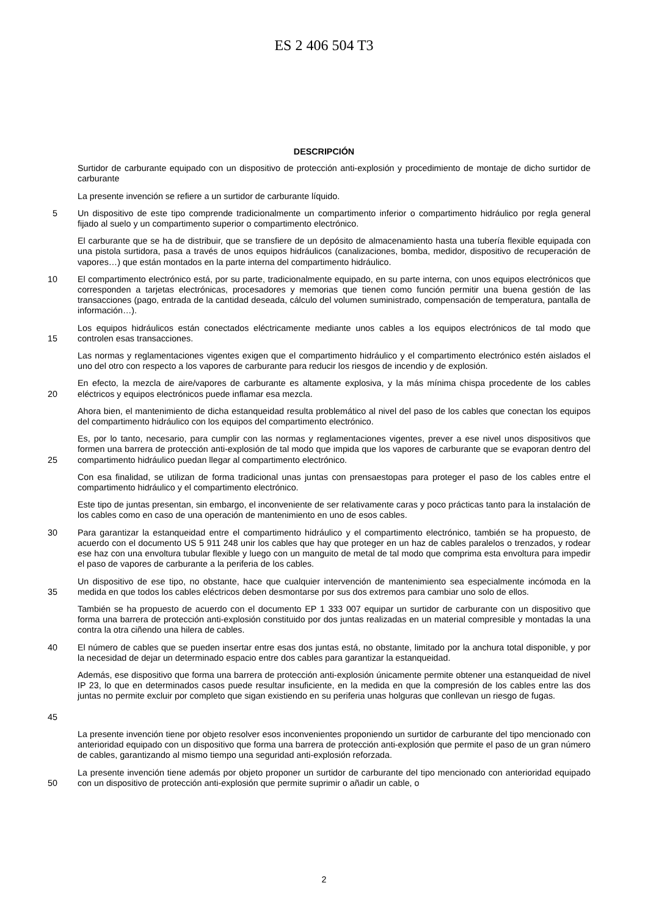ES 2 406 504 T3
DESCRIPCIÓN
Surtidor de carburante equipado con un dispositivo de protección anti-explosión y procedimiento de montaje de dicho surtidor de carburante
La presente invención se refiere a un surtidor de carburante líquido.
5 Un dispositivo de este tipo comprende tradicionalmente un compartimento inferior o compartimento hidráulico por regla general fijado al suelo y un compartimento superior o compartimento electrónico.
El carburante que se ha de distribuir, que se transfiere de un depósito de almacenamiento hasta una tubería flexible equipada con una pistola surtidora, pasa a través de unos equipos hidráulicos (canalizaciones, bomba, medidor, dispositivo de recuperación de vapores…) que están montados en la parte interna del compartimento hidráulico.
10 El compartimento electrónico está, por su parte, tradicionalmente equipado, en su parte interna, con unos equipos electrónicos que corresponden a tarjetas electrónicas, procesadores y memorias que tienen como función permitir una buena gestión de las transacciones (pago, entrada de la cantidad deseada, cálculo del volumen suministrado, compensación de temperatura, pantalla de información…).
15 Los equipos hidráulicos están conectados eléctricamente mediante unos cables a los equipos electrónicos de tal modo que controlen esas transacciones.
Las normas y reglamentaciones vigentes exigen que el compartimento hidráulico y el compartimento electrónico estén aislados el uno del otro con respecto a los vapores de carburante para reducir los riesgos de incendio y de explosión.
20 En efecto, la mezcla de aire/vapores de carburante es altamente explosiva, y la más mínima chispa procedente de los cables eléctricos y equipos electrónicos puede inflamar esa mezcla.
Ahora bien, el mantenimiento de dicha estanqueidad resulta problemático al nivel del paso de los cables que conectan los equipos del compartimento hidráulico con los equipos del compartimento electrónico.
25 Es, por lo tanto, necesario, para cumplir con las normas y reglamentaciones vigentes, prever a ese nivel unos dispositivos que formen una barrera de protección anti-explosión de tal modo que impida que los vapores de carburante que se evaporan dentro del compartimento hidráulico puedan llegar al compartimento electrónico.
Con esa finalidad, se utilizan de forma tradicional unas juntas con prensaestopas para proteger el paso de los cables entre el compartimento hidráulico y el compartimento electrónico.
Este tipo de juntas presentan, sin embargo, el inconveniente de ser relativamente caras y poco prácticas tanto para la instalación de los cables como en caso de una operación de mantenimiento en uno de esos cables.
30 Para garantizar la estanqueidad entre el compartimento hidráulico y el compartimento electrónico, también se ha propuesto, de acuerdo con el documento US 5 911 248 unir los cables que hay que proteger en un haz de cables paralelos o trenzados, y rodear ese haz con una envoltura tubular flexible y luego con un manguito de metal de tal modo que comprima esta envoltura para impedir el paso de vapores de carburante a la periferia de los cables.
35 Un dispositivo de ese tipo, no obstante, hace que cualquier intervención de mantenimiento sea especialmente incómoda en la medida en que todos los cables eléctricos deben desmontarse por sus dos extremos para cambiar uno solo de ellos.
También se ha propuesto de acuerdo con el documento EP 1 333 007 equipar un surtidor de carburante con un dispositivo que forma una barrera de protección anti-explosión constituido por dos juntas realizadas en un material compresible y montadas la una contra la otra ciñendo una hilera de cables.
40 El número de cables que se pueden insertar entre esas dos juntas está, no obstante, limitado por la anchura total disponible, y por la necesidad de dejar un determinado espacio entre dos cables para garantizar la estanqueidad.
45 Además, ese dispositivo que forma una barrera de protección anti-explosión únicamente permite obtener una estanqueidad de nivel IP 23, lo que en determinados casos puede resultar insuficiente, en la medida en que la compresión de los cables entre las dos juntas no permite excluir por completo que sigan existiendo en su periferia unas holguras que conllevan un riesgo de fugas.
La presente invención tiene por objeto resolver esos inconvenientes proponiendo un surtidor de carburante del tipo mencionado con anterioridad equipado con un dispositivo que forma una barrera de protección anti-explosión que permite el paso de un gran número de cables, garantizando al mismo tiempo una seguridad anti-explosión reforzada.
50 La presente invención tiene además por objeto proponer un surtidor de carburante del tipo mencionado con anterioridad equipado con un dispositivo de protección anti-explosión que permite suprimir o añadir un cable, o
2